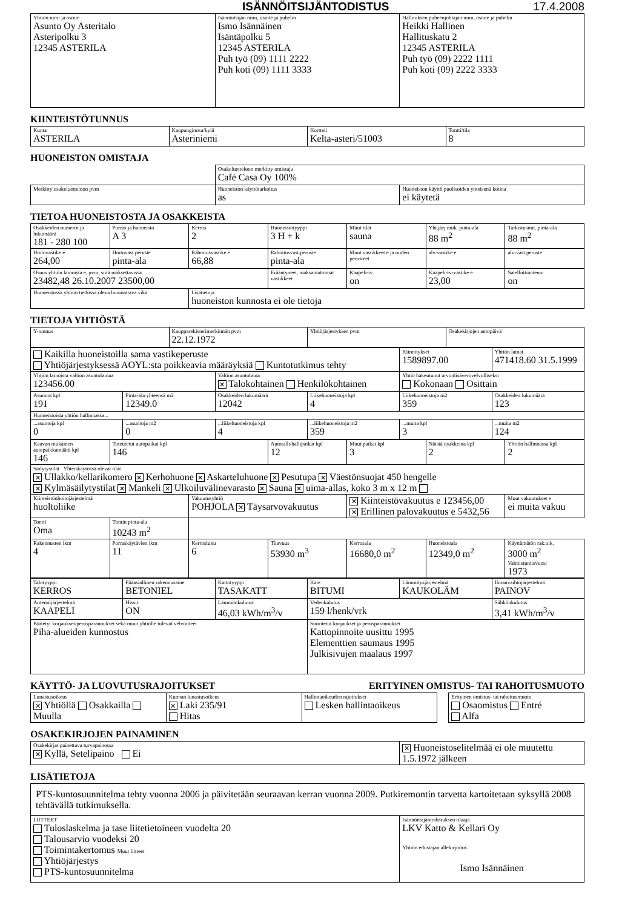ISÄNNÖITSIJÄNTODISTUS 17.4.2008
| Yhtiön nimi ja osoite Asunto Oy Asteritalo Asteripolku 3 12345 ASTERILA | Isännöitsijän nimi, osoite ja puhelin Ismo Isännäinen Isäntäpolku 5 12345 ASTERILA Puh työ (09) 1111 2222 Puh koti (09) 1111 3333 | Hallituksen puheenjohtajan nimi, osoite ja puhelin Heikki Hallinen Hallituskatu 2 12345 ASTERILA Puh työ (09) 2222 1111 Puh koti (09) 2222 3333 |
KIINTEISTÖTUNNUS
| Kunta ASTERILA | Kaupunginosa/kylä Asteriniemi | Kortteli Kelta-asteri/51003 | Tontti/tila 8 |
HUONEISTON OMISTAJA
| | Osakeluetteloon merkitty omistaja Café Casa Oy 100% | |
| Merkitty osakeluetteloon pvm | Huoneiston käyttötarkoitus as | Huoneiston käyttö puolisoiden yhteisenä kotina ei käytetä |
TIETOA HUONEISTOSTA JA OSAKKEISTA
| Osakkeiden numerot ja lukumäärä 181 - 280 100 | Porras ja huoneisto A 3 | Kerros 2 | Huoneistotyyppi 3 H + k | Muut tilat sauna | Yht.järj.muk. pinta-ala 88 m<sup>2</sup> | Tarkistusmit. pinta-ala 88 m<sup>2</sup> |
| Hoitovastike e 264,00 | Hoitovast.peruste pinta-ala | Rahoitusvastike e 66,88 | Rahoitusvast.peruste pinta-ala | Muut vastikkeet e ja niiden perusteet | alv-vastike e | alv-vast.peruste |
| Osuus yhtiön lainoista e, pvm, siitä maksettavissa 23482,48 26.10.2007 23500,00 | | | Erääntyneet, maksamattomat vastikkeet | Kaapeli-tv on | Kaapeli-tv-vastike e 23,00 | Satelliittiantenni on |
| Huoneistossa yhtiön tiedossa oleva huomattava vika | | Lisätietoja huoneiston kunnosta ei ole tietoja | | | | |
TIETOJA YHTIÖSTÄ
| Y-tunnus | Kaupparekisterimerkinnän pvm 22.12.1972 | Yhtiöjärjestyksen pvm | Osakekirjojen antopäivä |
| Kaikilla huoneistoilla sama vastikeperuste Yhtiöjärjestyksessä AOYL:sta poikkeavia määräyksiä Kuntotutkimus tehty | | | | Kiinnitykset 1589897.00 | Yhtiön lainat 471418.60 31.5.1999 |
| Yhtiön lainoista valtion asuntolainaa 123456.00 | | Valtion asuntolaina ✕ Talokohtainen Henkilökohtainen | | Yhtiö hakeutunut arvonlisäverovelvolliseksi Kokonaan Osittain | |
| Asunnot kpl 191 | Pinta-ala yhteensä m2 12349.0 | Osakkeiden lukumäärä 12042 | Liikehuoneistoja kpl 4 | Liikehuoneistoja m2 359 | Osakkeiden lukumäärä 123 |
| Huoneistoista yhtiön hallinnassa... | | | | | |
| ...asuntoja kpl 0 | ...asuntoja m2 0 | ...liikehuoneistoja kpl 4 | ...liikehuoneistoja m2 359 | ...muita kpl 3 | ...muita m2 124 |
| Kaavan mukainen autopaikkamäärä kpl 146 | Toteutetut autopaikat kpl 146 | | Autotalli/hallipaikat kpl 12 | Muut paikat kpl 3 | Näistä osakkeina kpl 2 | Yhtiön hallinnassa kpl 2 |
| Säilytystilat Yhteiskäytössä olevat tilat ✕ Ullakko/kellarikomero ✕ Kerhohuone ✕ Askarteluhuone ✕ Pesutupa ✕ Väestönsuojat 450 hengelle ✕ Kylmäsäilytystilat ✕ Mankeli ✕ Ulkoiluvälinevarasto ✕ Sauna ✕ uima-allas, koko 3 m x 12 m | | | | | | |
| Kiinteistönhoitojärjestelmä huoltoliike | | Vakuutusyhtiö POHJOLA ✕ Täysarvovakuutus | | ✕ Kiinteistövakuutus e 123456,00 ✕ Erillinen palovakuutus e 5432,56 | | Muut vakuutukset e ei muita vakuu |
| Tontti Oma | Tontin pinta-ala 10243 m<sup>2</sup> | | | | | |
| Rakennusten lkm 4 | Porraskäytävien lkm 11 | Kerrosluku 6 | Tilavuus 53930 m<sup>3</sup> | Kerrosala 16680,0 m<sup>2</sup> | Huoneistoala 12349,0 m<sup>2</sup> | Käyttämätön rak.oik. 3000 m<sup>2</sup> Valmistumisvuosi 1973 |
| Talotyyppi KERROS | Pääasiallinen rakennusaine BETONIEL | Kattotyyppi TASAKATT | Kate BITUMI | Lämmitysjärjestelmä KAUKOLÄM | Ilmanvaihtojärjestelmä PAINOV |
| Antennijärjestelmä KAAPELI | Hissit ON | Lämmönkulutus 46,03 kWh/m<sup>3</sup>/v | Vedenkulutus 159 l/henk/vrk | | Sähkönkulutus 3,41 kWh/m<sup>3</sup>/v |
| Päätetyt korjaukset/perusparannukset sekä muut yhtiölle tulevat velvoitteet Piha-alueiden kunnostus | | | Suoritetut korjaukset ja perusparannukset Kattopinnoite uusittu 1995 Elementtien saumaus 1995 Julkisivujen maalaus 1997 | | |
KÄYTTÖ- JA LUOVUTUSRAJOITUKSET ERITYINEN OMISTUS- TAI RAHOITUSMUOTO
| Lunastusoikeus ✕ Yhtiöllä Osakkailla Muulla | Kunnan lunastusoikeus ✕ Laki 235/91 Hitas | Hallintaoikeuden rajoitukset Lesken hallintaoikeus | | Erityinen omistus- tai rahoitusmuoto Osaomistus Entré Alfa |
OSAKEKIRJOJEN PAINAMINEN
| Osakekirjat painettava turvapainossa ✕ Kyllä, Setelipaino Ei | ✕ Huoneistoselitelmää ei ole muutettu 1.5.1972 jälkeen |
LISÄTIETOJA
| PTS-kuntosuunnitelma tehty vuonna 2006 ja päivitetään seuraavan kerran vuonna 2009. Putkiremontin tarvetta kartoitetaan syksyllä 2008 tehtävällä tutkimuksella. | |
| LIITTEET Tuloslaskelma ja tase liitetietoineen vuodelta 20 Talousarvio vuodeksi 20 Toimintakertomus Muut liitteet Yhtiöjärjestys PTS-kuntosuunnitelma | Isännöitsijäntodistuksen tilaaja LKV Katto & Kellari Oy Yhtiön edustajan allekirjoitus Ismo Isännäinen |